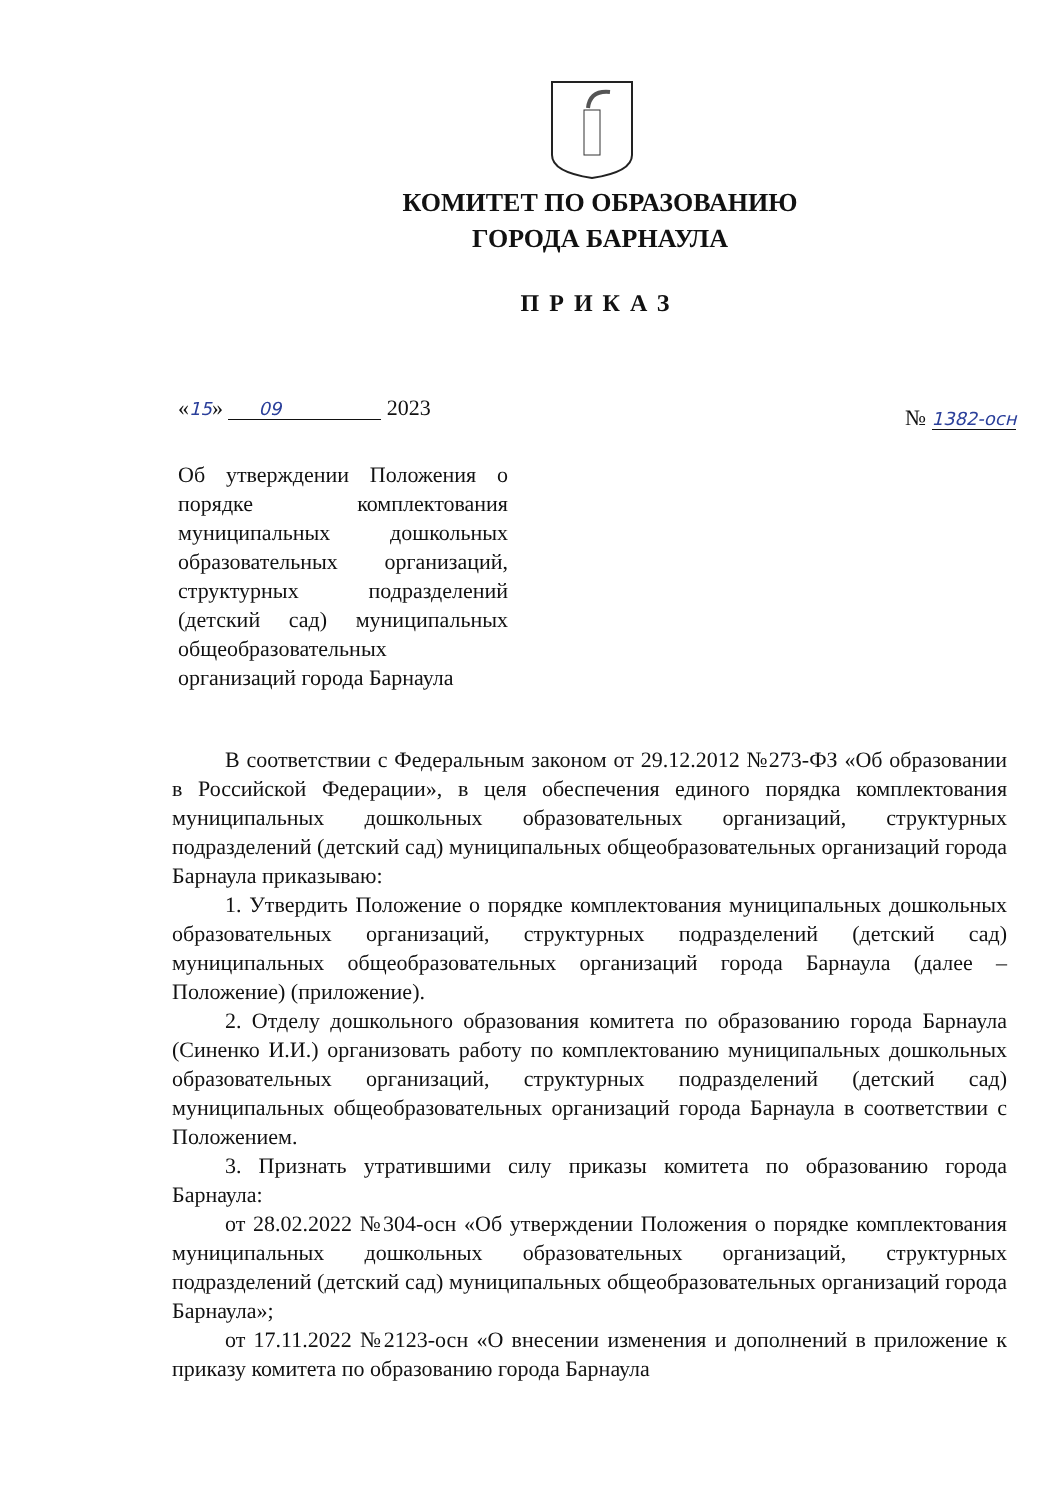КОМИТЕТ ПО ОБРАЗОВАНИЮ
ГОРОДА БАРНАУЛА
ПРИКАЗ
«15» 09 2023 № 1382-осн
Об утверждении Положения о порядке комплектования муниципальных дошкольных образовательных организаций, структурных подразделений (детский сад) муниципальных общеобразовательных организаций города Барнаула
В соответствии с Федеральным законом от 29.12.2012 №273-ФЗ «Об образовании в Российской Федерации», в целя обеспечения единого порядка комплектования муниципальных дошкольных образовательных организаций, структурных подразделений (детский сад) муниципальных общеобразовательных организаций города Барнаула приказываю:
1. Утвердить Положение о порядке комплектования муниципальных дошкольных образовательных организаций, структурных подразделений (детский сад) муниципальных общеобразовательных организаций города Барнаула (далее – Положение) (приложение).
2. Отделу дошкольного образования комитета по образованию города Барнаула (Синенко И.И.) организовать работу по комплектованию муниципальных дошкольных образовательных организаций, структурных подразделений (детский сад) муниципальных общеобразовательных организаций города Барнаула в соответствии с Положением.
3. Признать утратившими силу приказы комитета по образованию города Барнаула:
от 28.02.2022 №304-осн «Об утверждении Положения о порядке комплектования муниципальных дошкольных образовательных организаций, структурных подразделений (детский сад) муниципальных общеобразовательных организаций города Барнаула»;
от 17.11.2022 №2123-осн «О внесении изменения и дополнений в приложение к приказу комитета по образованию города Барнаула